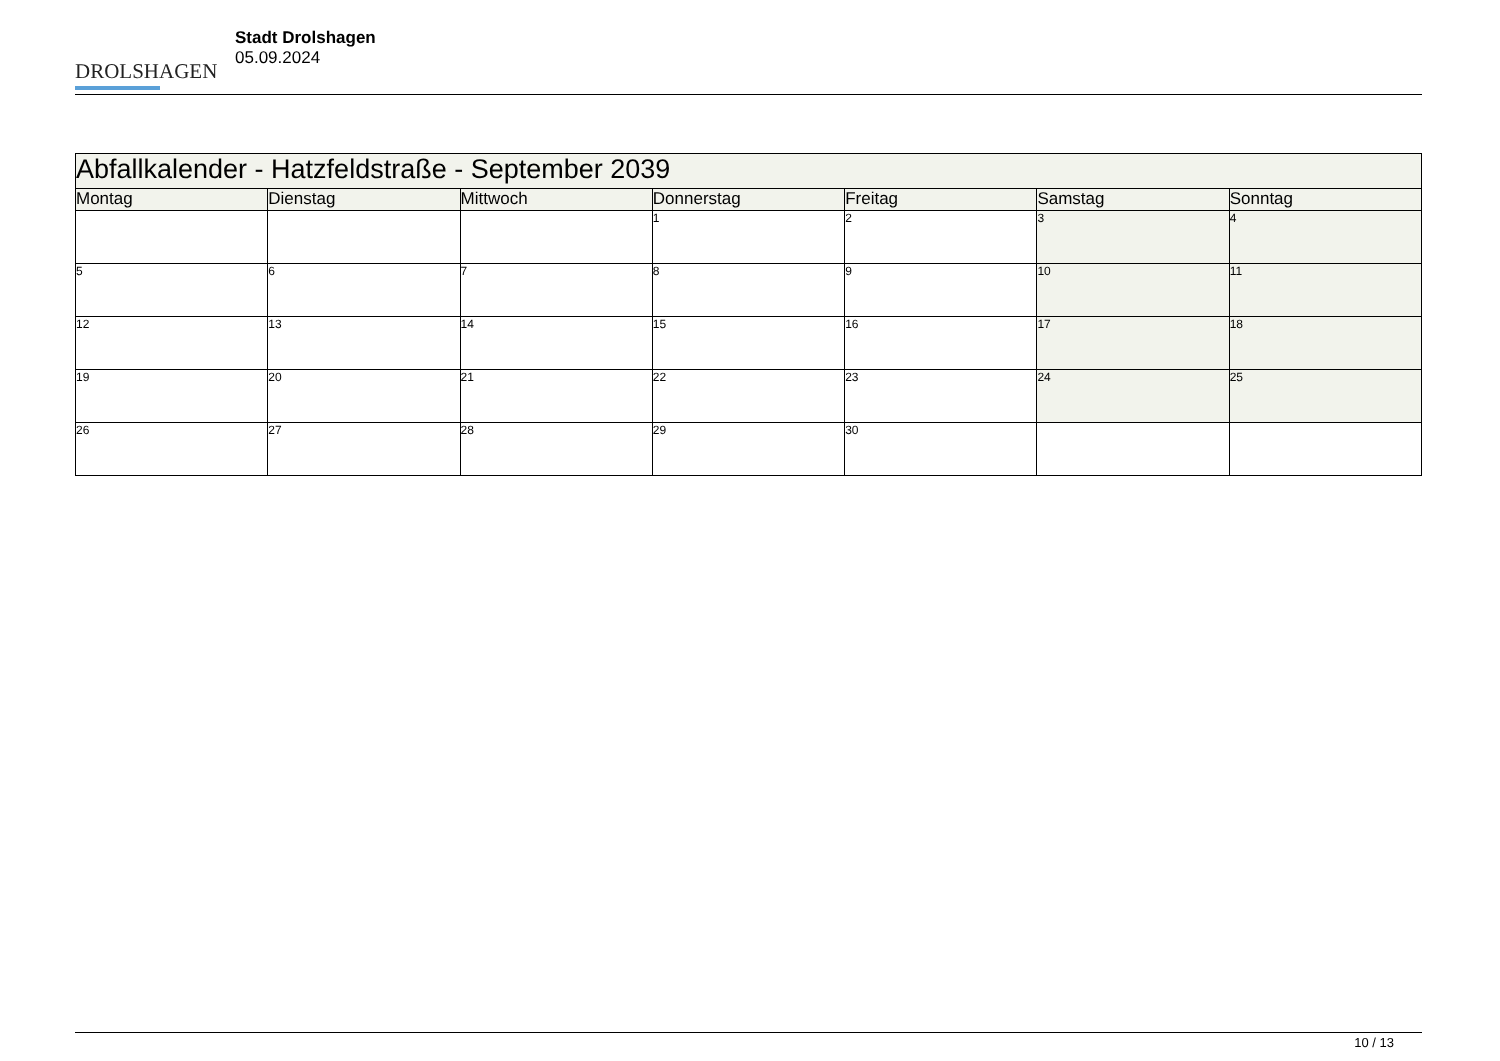DROLSHAGEN
Stadt Drolshagen
05.09.2024
| Abfallkalender - Hatzfeldstraße - September 2039 | | | | | | |
| --- | --- | --- | --- | --- | --- | --- |
| Montag | Dienstag | Mittwoch | Donnerstag | Freitag | Samstag | Sonntag |
| | | | 1 | 2 | 3 | 4 |
| 5 | 6 | 7 | 8 | 9 | 10 | 11 |
| 12 | 13 | 14 | 15 | 16 | 17 | 18 |
| 19 | 20 | 21 | 22 | 23 | 24 | 25 |
| 26 | 27 | 28 | 29 | 30 | | |
10 / 13